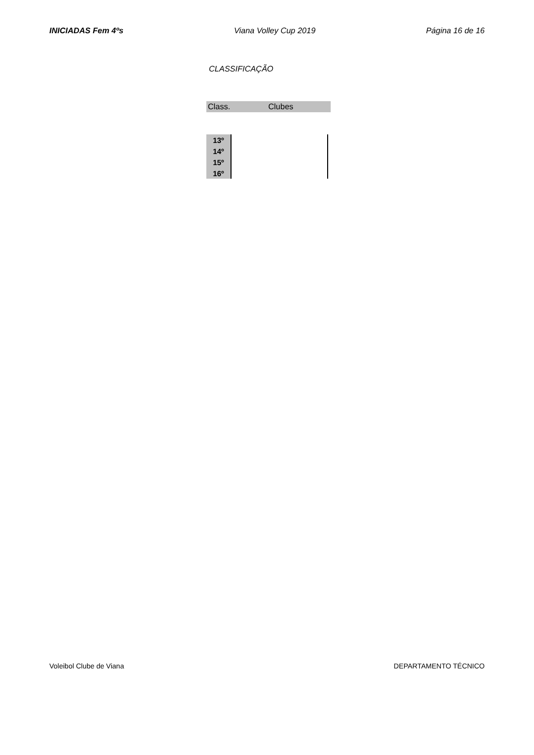INICIADAS Fem 4ºs Viana Volley Cup 2019 Página 16 de 16
CLASSIFICAÇÃO
| Class. | Clubes |
| --- | --- |
| 13º | |
| 14º | |
| 15º | |
| 16º | |
Voleibol Clube de Viana DEPARTAMENTO TÉCNICO